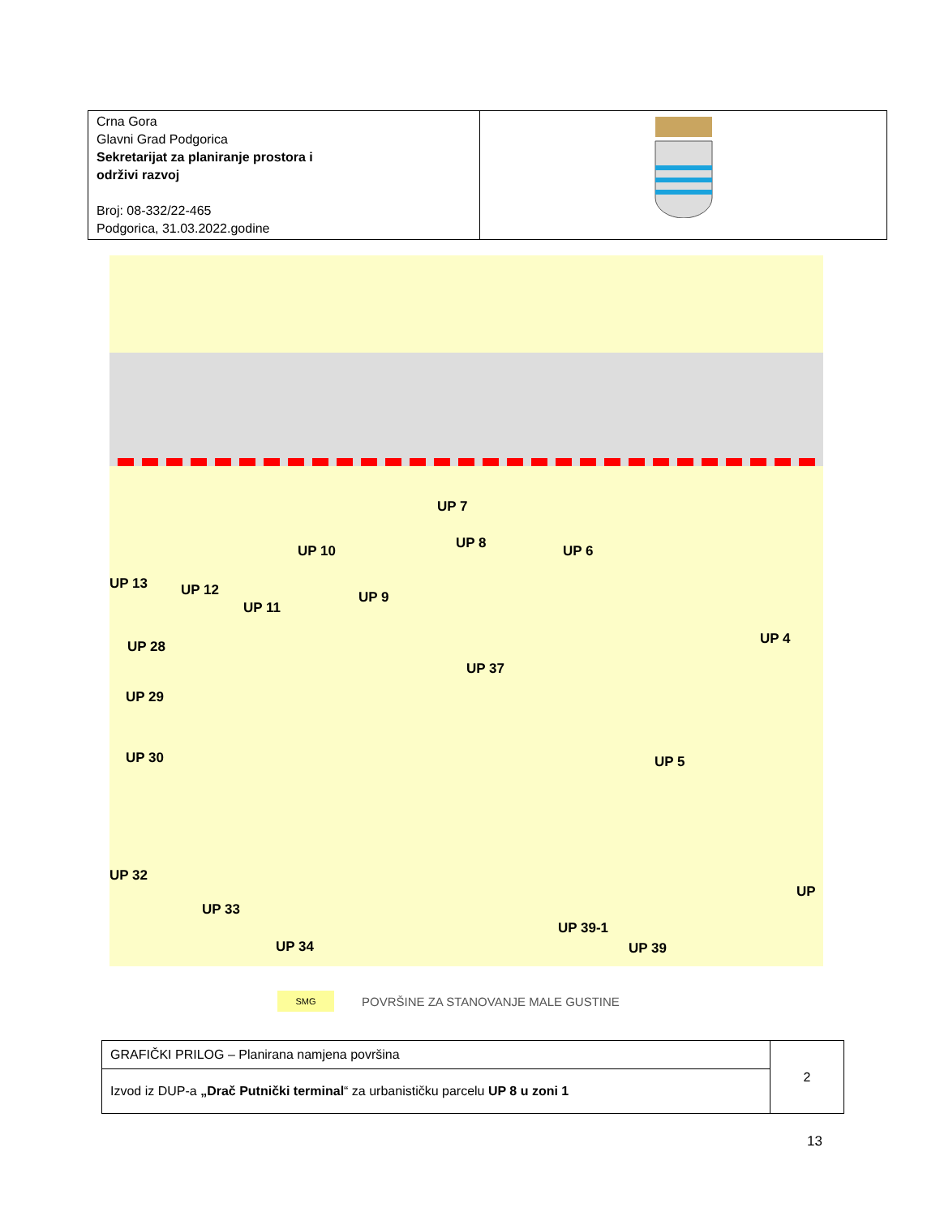| Crna Gora Glavni Grad Podgorica Sekretarijat za planiranje prostora i održivi razvoj Broj: 08-332/22-465 Podgorica, 31.03.2022.godine | |
UP 13 UP 12
UP 11
UP 10
UP 9
UP 7
UP 8 UP 6
UP 4
UP 37
UP 28
UP 29
UP 30 UP 5
UP 32
UP 33
UP 34
UP 39-1
UP 39
UP
SMG
POVRŠINE ZA STANOVANJE MALE GUSTINE
| GRAFIČKI PRILOG – Planirana namjena površina | 2 |
| Izvod iz DUP-a „Drač Putnički terminal “ za urbanističku parcelu UP 8 u zoni 1 | |
13